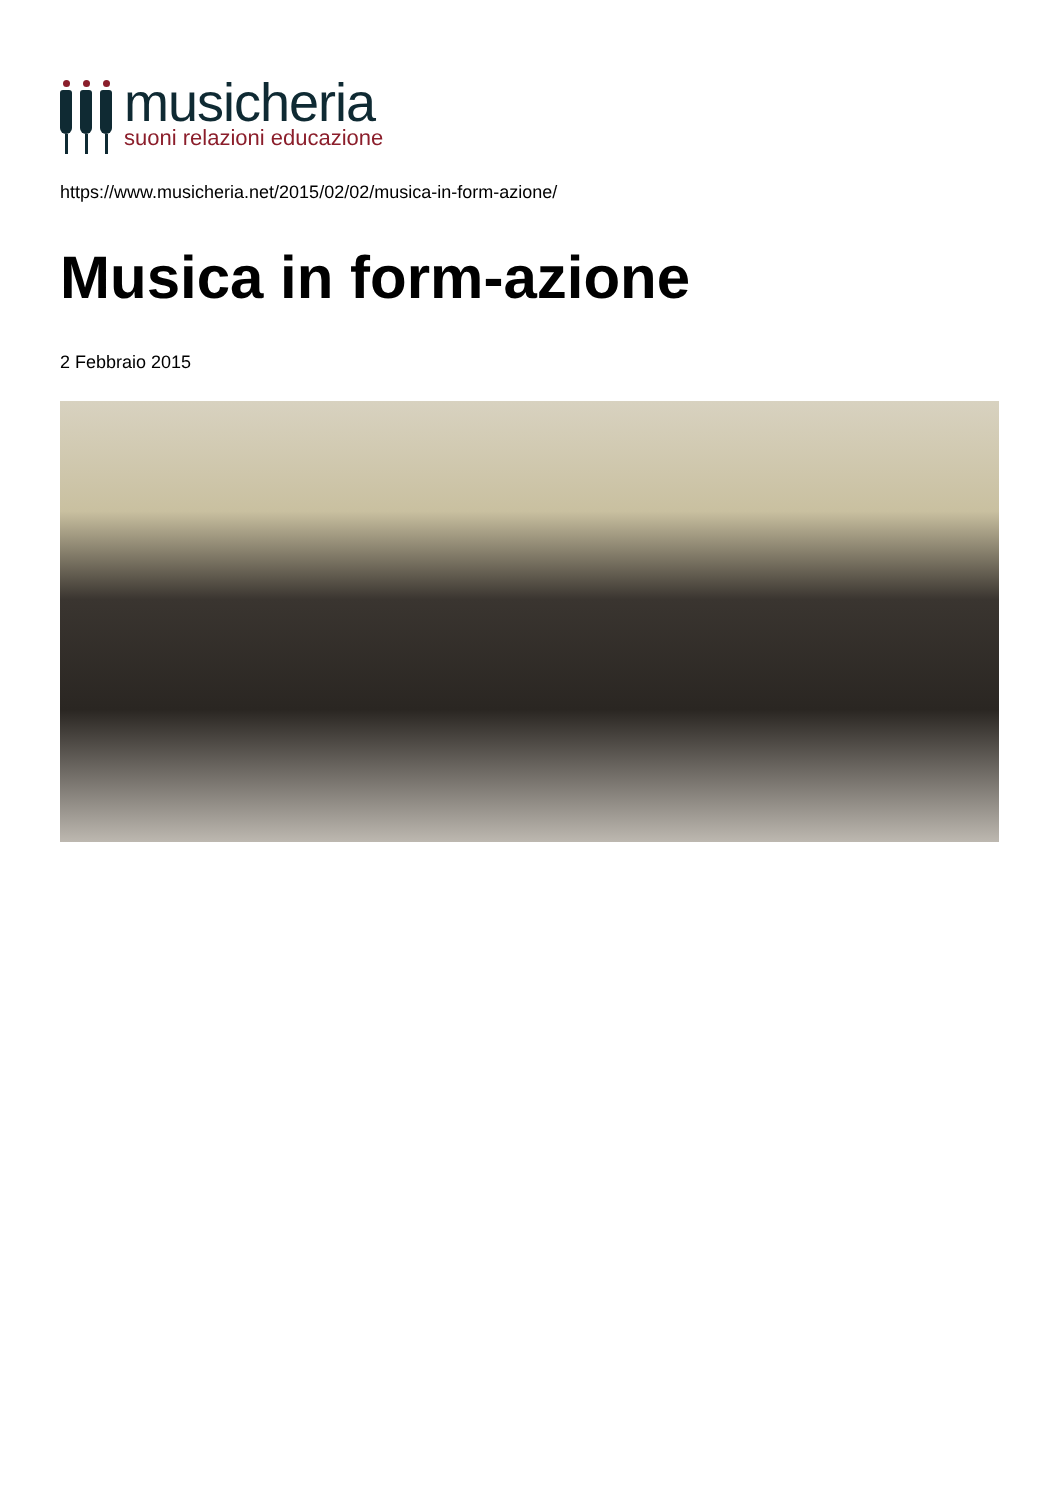musicheria
suoni relazioni educazione
https://www.musicheria.net/2015/02/02/musica-in-form-azione/
Musica in form-azione
2 Febbraio 2015